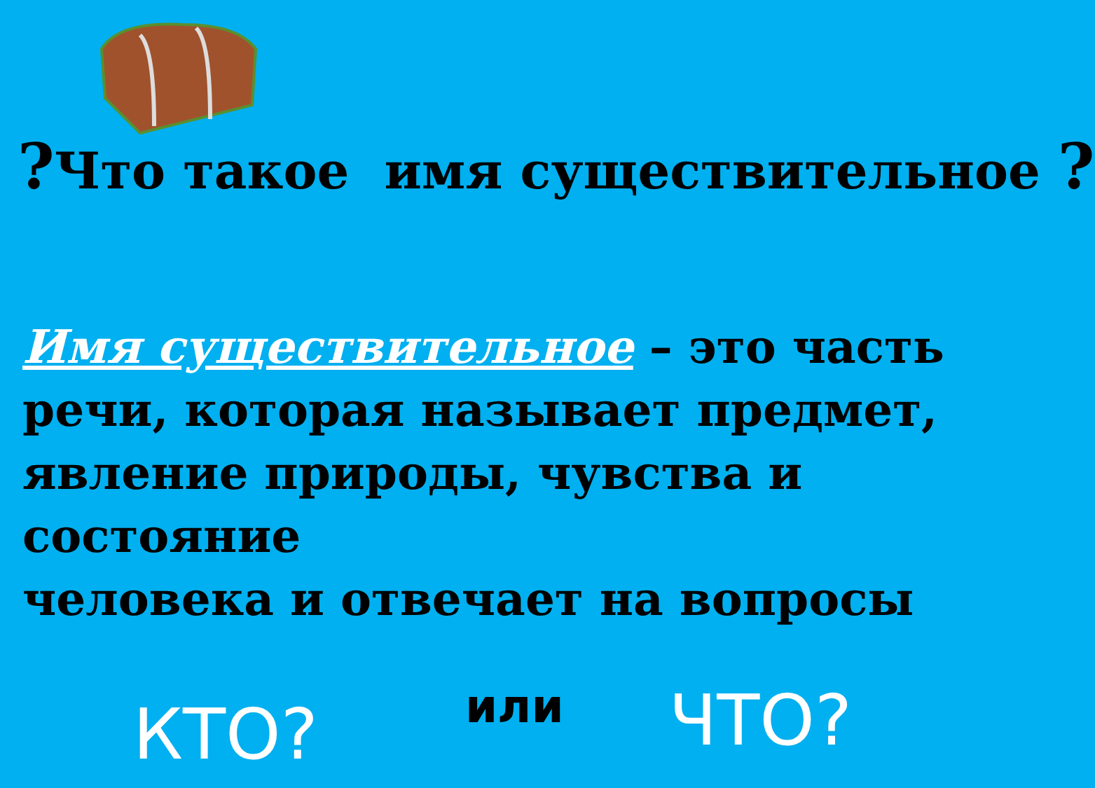?Что такое имя существительное ?
Имя существительное – это часть речи, которая называет предмет, явление природы, чувства и состояние
человека и отвечает на вопросы
КТО? или ЧТО?